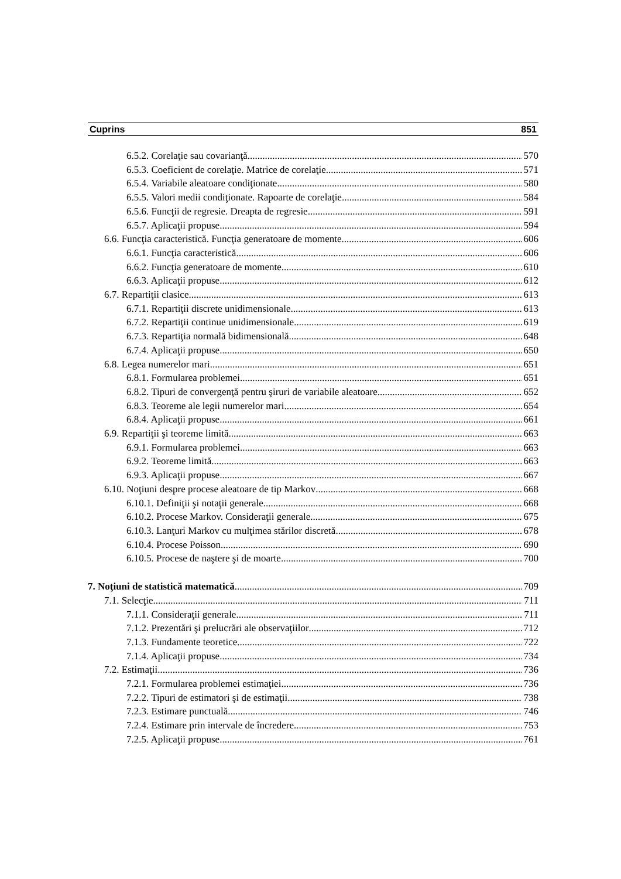Cuprins 851
6.5.2. Corelaţie sau covarianţă 570
6.5.3. Coeficient de corelaţie. Matrice de corelaţie 571
6.5.4. Variabile aleatoare condiţionate 580
6.5.5. Valori medii condiţionate. Rapoarte de corelaţie 584
6.5.6. Funcţii de regresie. Dreapta de regresie 591
6.5.7. Aplicaţii propuse 594
6.6. Funcţia caracteristică. Funcţia generatoare de momente 606
6.6.1. Funcţia caracteristică 606
6.6.2. Funcţia generatoare de momente 610
6.6.3. Aplicaţii propuse 612
6.7. Repartiţii clasice 613
6.7.1. Repartiţii discrete unidimensionale 613
6.7.2. Repartiţii continue unidimensionale 619
6.7.3. Repartiţia normală bidimensională 648
6.7.4. Aplicaţii propuse 650
6.8. Legea numerelor mari 651
6.8.1. Formularea problemei 651
6.8.2. Tipuri de convergenţă pentru şiruri de variabile aleatoare 652
6.8.3. Teoreme ale legii numerelor mari 654
6.8.4. Aplicaţii propuse 661
6.9. Repartiţii şi teoreme limită 663
6.9.1. Formularea problemei 663
6.9.2. Teoreme limită 663
6.9.3. Aplicaţii propuse 667
6.10. Noţiuni despre procese aleatoare de tip Markov 668
6.10.1. Definiţii şi notaţii generale 668
6.10.2. Procese Markov. Consideraţii generale 675
6.10.3. Lanţuri Markov cu mulţimea stărilor discretă 678
6.10.4. Procese Poisson 690
6.10.5. Procese de naştere şi de moarte 700
7. Noţiuni de statistică matematică 709
7.1. Selecţie 711
7.1.1. Consideraţii generale 711
7.1.2. Prezentări şi prelucrări ale observaţiilor 712
7.1.3. Fundamente teoretice 722
7.1.4. Aplicaţii propuse 734
7.2. Estimaţii 736
7.2.1. Formularea problemei estimaţiei 736
7.2.2. Tipuri de estimatori şi de estimaţii 738
7.2.3. Estimare punctuală 746
7.2.4. Estimare prin intervale de încredere 753
7.2.5. Aplicaţii propuse 761